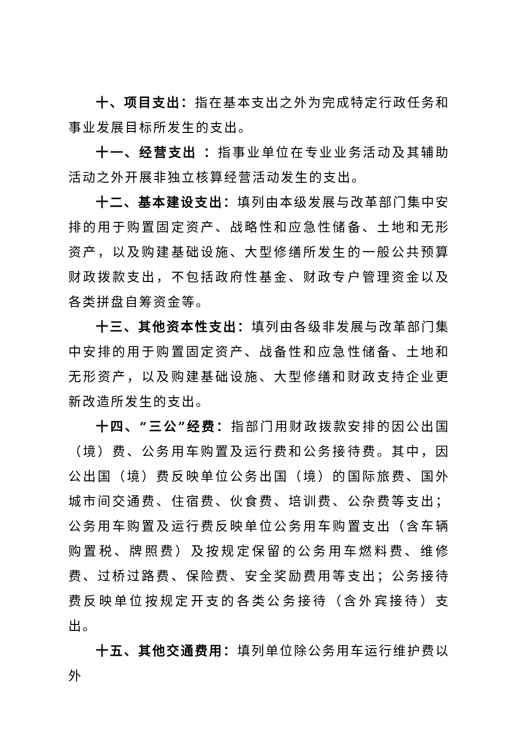十、项目支出：指在基本支出之外为完成特定行政任务和事业发展目标所发生的支出。
十一、经营支出 ：指事业单位在专业业务活动及其辅助活动之外开展非独立核算经营活动发生的支出。
十二、基本建设支出：填列由本级发展与改革部门集中安排的用于购置固定资产、战略性和应急性储备、土地和无形资产，以及购建基础设施、大型修缮所发生的一般公共预算财政拨款支出，不包括政府性基金、财政专户管理资金以及各类拼盘自筹资金等。
十三、其他资本性支出：填列由各级非发展与改革部门集中安排的用于购置固定资产、战备性和应急性储备、土地和无形资产，以及购建基础设施、大型修缮和财政支持企业更新改造所发生的支出。
十四、“三公”经费：指部门用财政拨款安排的因公出国（境）费、公务用车购置及运行费和公务接待费。其中，因公出国（境）费反映单位公务出国（境）的国际旅费、国外城市间交通费、住宿费、伙食费、培训费、公杂费等支出；公务用车购置及运行费反映单位公务用车购置支出（含车辆购置税、牌照费）及按规定保留的公务用车燃料费、维修费、过桥过路费、保险费、安全奖励费用等支出；公务接待费反映单位按规定开支的各类公务接待（含外宾接待）支出。
十五、其他交通费用：填列单位除公务用车运行维护费以外